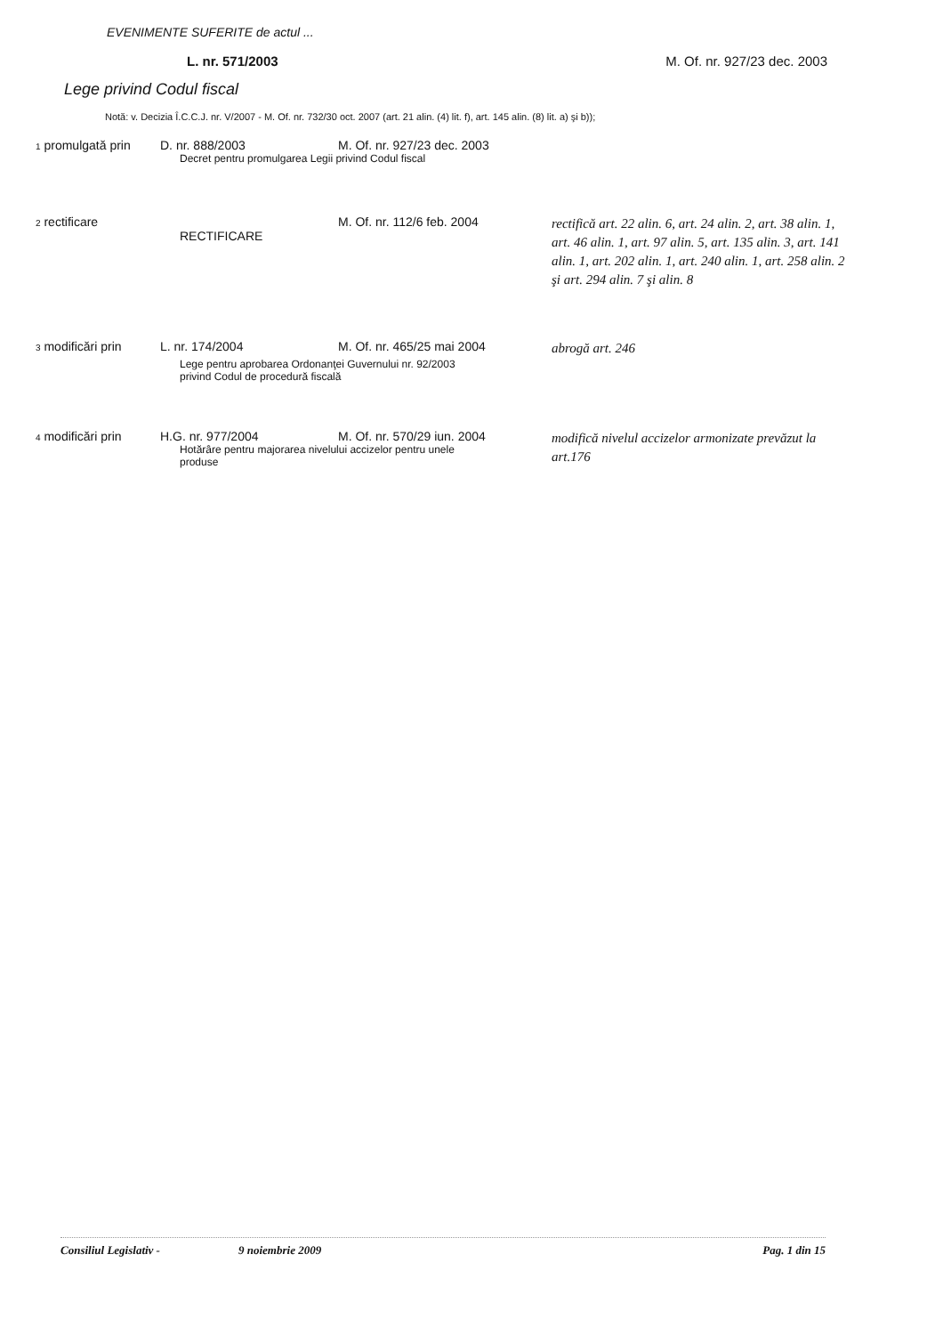EVENIMENTE SUFERITE de actul ...
L. nr. 571/2003 M. Of. nr. 927/23 dec. 2003
Lege privind Codul fiscal
Notă: v. Decizia Î.C.C.J. nr. V/2007 - M. Of. nr. 732/30 oct. 2007 (art. 21 alin. (4) lit. f), art. 145 alin. (8) lit. a) şi b));
| 1 promulgată prin | D. nr. 888/2003 | M. Of. nr. 927/23 dec. 2003 | |
| Decret pentru promulgarea Legii privind Codul fiscal | | | |
| 2 rectificare | RECTIFICARE | M. Of. nr. 112/6 feb. 2004 | rectifică art. 22 alin. 6, art. 24 alin. 2, art. 38 alin. 1, art. 46 alin. 1, art. 97 alin. 5, art. 135 alin. 3, art. 141 alin. 1, art. 202 alin. 1, art. 240 alin. 1, art. 258 alin. 2 şi art. 294 alin. 7 şi alin. 8 |
| 3 modificări prin | L. nr. 174/2004 | M. Of. nr. 465/25 mai 2004 | abrogă art. 246 |
| Lege pentru aprobarea Ordonanţei Guvernului nr. 92/2003 privind Codul de procedură fiscală | | | |
| 4 modificări prin | H.G. nr. 977/2004 | M. Of. nr. 570/29 iun. 2004 | modifică nivelul accizelor armonizate prevăzut la art.176 |
| Hotărâre pentru majorarea nivelului accizelor pentru unele produse | | | |
Consiliul Legislativ - 9 noiembrie 2009 Pag. 1 din 15